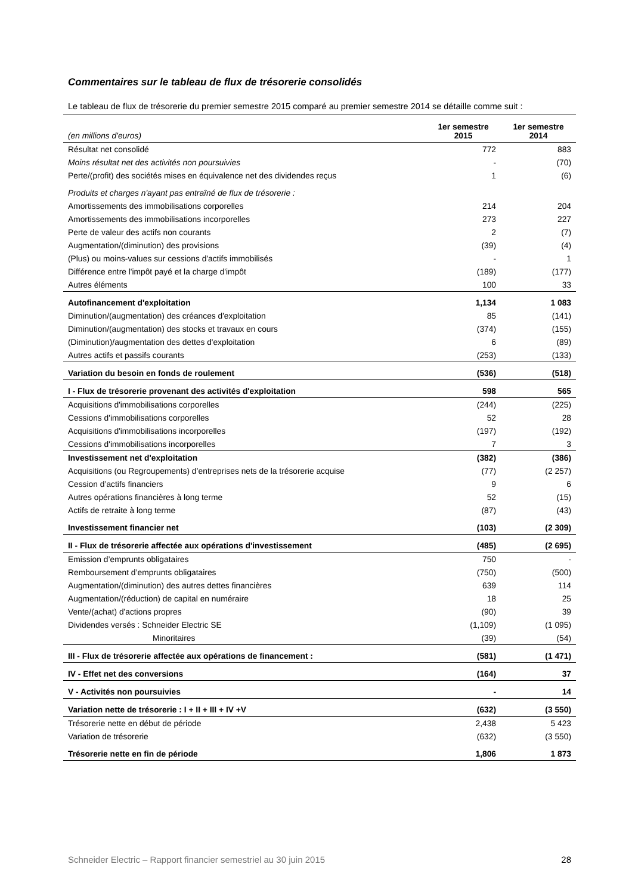Commentaires sur le tableau de flux de trésorerie consolidés
Le tableau de flux de trésorerie du premier semestre 2015 comparé au premier semestre 2014 se détaille comme suit :
| (en millions d'euros) | 1er semestre 2015 | 1er semestre 2014 |
| --- | --- | --- |
| Résultat net consolidé | 772 | 883 |
| Moins résultat net des activités non poursuivies | - | (70) |
| Perte/(profit) des sociétés mises en équivalence net des dividendes reçus | 1 | (6) |
| Produits et charges n'ayant pas entraîné de flux de trésorerie : | | |
| Amortissements des immobilisations corporelles | 214 | 204 |
| Amortissements des immobilisations incorporelles | 273 | 227 |
| Perte de valeur des actifs non courants | 2 | (7) |
| Augmentation/(diminution) des provisions | (39) | (4) |
| (Plus) ou moins-values sur cessions d'actifs immobilisés | - | 1 |
| Différence entre l'impôt payé et la charge d'impôt | (189) | (177) |
| Autres éléments | 100 | 33 |
| Autofinancement d'exploitation | 1,134 | 1 083 |
| Diminution/(augmentation) des créances d'exploitation | 85 | (141) |
| Diminution/(augmentation) des stocks et travaux en cours | (374) | (155) |
| (Diminution)/augmentation des dettes d'exploitation | 6 | (89) |
| Autres actifs et passifs courants | (253) | (133) |
| Variation du besoin en fonds de roulement | (536) | (518) |
| I - Flux de trésorerie provenant des activités d'exploitation | 598 | 565 |
| Acquisitions d'immobilisations corporelles | (244) | (225) |
| Cessions d'immobilisations corporelles | 52 | 28 |
| Acquisitions d'immobilisations incorporelles | (197) | (192) |
| Cessions d'immobilisations incorporelles | 7 | 3 |
| Investissement net d'exploitation | (382) | (386) |
| Acquisitions (ou Regroupements) d’entreprises nets de la trésorerie acquise | (77) | (2 257) |
| Cession d’actifs financiers | 9 | 6 |
| Autres opérations financières à long terme | 52 | (15) |
| Actifs de retraite à long terme | (87) | (43) |
| Investissement financier net | (103) | (2 309) |
| II - Flux de trésorerie affectée aux opérations d'investissement | (485) | (2 695) |
| Emission d’emprunts obligataires | 750 | - |
| Remboursement d’emprunts obligataires | (750) | (500) |
| Augmentation/(diminution) des autres dettes financières | 639 | 114 |
| Augmentation/(réduction) de capital en numéraire | 18 | 25 |
| Vente/(achat) d'actions propres | (90) | 39 |
| Dividendes versés : Schneider Electric SE | (1,109) | (1 095) |
| Minoritaires | (39) | (54) |
| III - Flux de trésorerie affectée aux opérations de financement : | (581) | (1 471) |
| IV - Effet net des conversions | (164) | 37 |
| V - Activités non poursuivies | - | 14 |
| Variation nette de trésorerie : I + II + III + IV +V | (632) | (3 550) |
| Trésorerie nette en début de période | 2,438 | 5 423 |
| Variation de trésorerie | (632) | (3 550) |
| Trésorerie nette en fin de période | 1,806 | 1 873 |
Schneider Electric – Rapport financier semestriel au 30 juin 2015 28